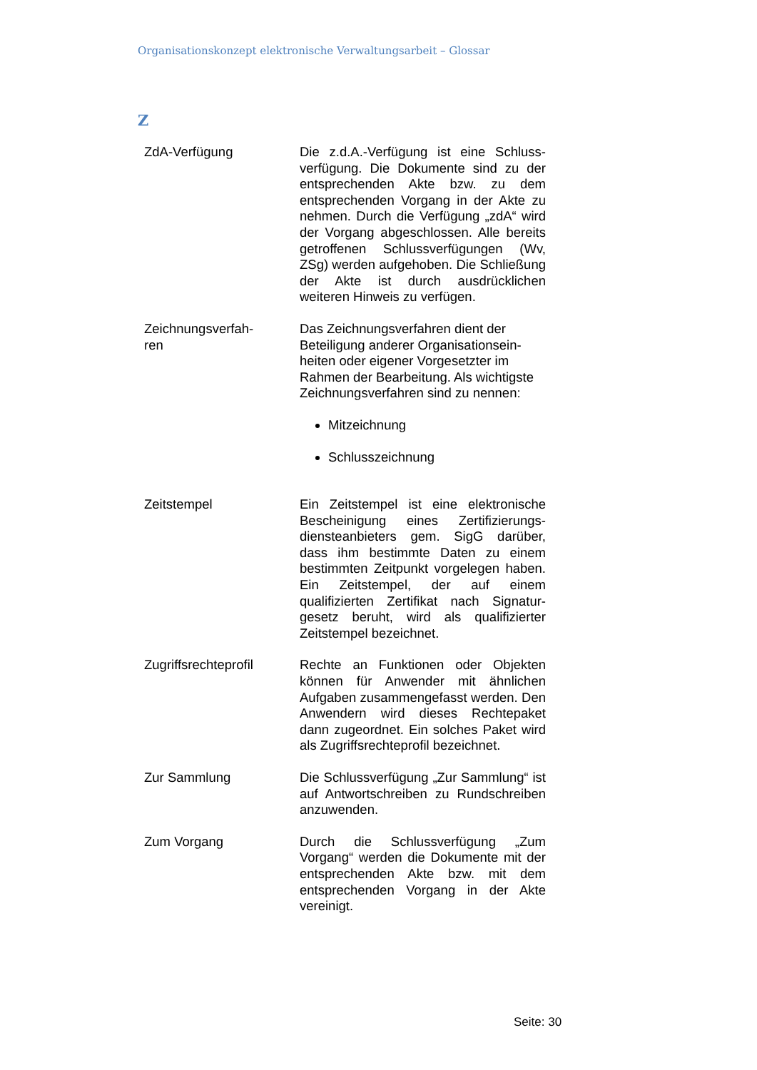Organisationskonzept elektronische Verwaltungsarbeit – Glossar
Z
| ZdA-Verfügung | Die z.d.A.-Verfügung ist eine Schluss­verfügung. Die Dokumente sind zu der entsprechenden Akte bzw. zu dem entsprechenden Vorgang in der Akte zu nehmen. Durch die Verfügung „zdA“ wird der Vorgang abgeschlossen. Alle bereits getroffenen Schlussverfügun­gen (Wv, ZSg) werden aufgehoben. Die Schließung der Akte ist durch aus­drücklichen weiteren Hinweis zu verfü­gen. |
| Zeichnungsverfah- ren | Das Zeichnungsverfahren dient der Beteiligung anderer Organisationsein­heiten oder eigener Vorgesetzter im Rahmen der Bearbeitung. Als wichtigs­te Zeichnungsverfahren sind zu nen­nen: Mitzeichnung Schlusszeichnung |
| Zeitstempel | Ein Zeitstempel ist eine elektronische Bescheinigung eines Zertifizierungs­diensteanbieters gem. SigG darüber, dass ihm bestimmte Daten zu einem bestimmten Zeitpunkt vorgelegen ha­ben. Ein Zeitstempel, der auf einem qualifizierten Zertifikat nach Signatur­gesetz beruht, wird als qualifizierter Zeitstempel bezeichnet. |
| Zugriffsrechteprofil | Rechte an Funktionen oder Objekten können für Anwender mit ähnlichen Aufgaben zusammengefasst werden. Den Anwendern wird dieses Rechte­paket dann zugeordnet. Ein solches Paket wird als Zugriffsrechteprofil be­zeichnet. |
| Zur Sammlung | Die Schlussverfügung „Zur Sammlung“ ist auf Antwortschreiben zu Rund­schreiben anzuwenden. |
| Zum Vorgang | Durch die Schlussverfügung „Zum Vorgang“ werden die Dokumente mit der entsprechenden Akte bzw. mit dem entsprechenden Vorgang in der Akte vereinigt. |
Seite: 30